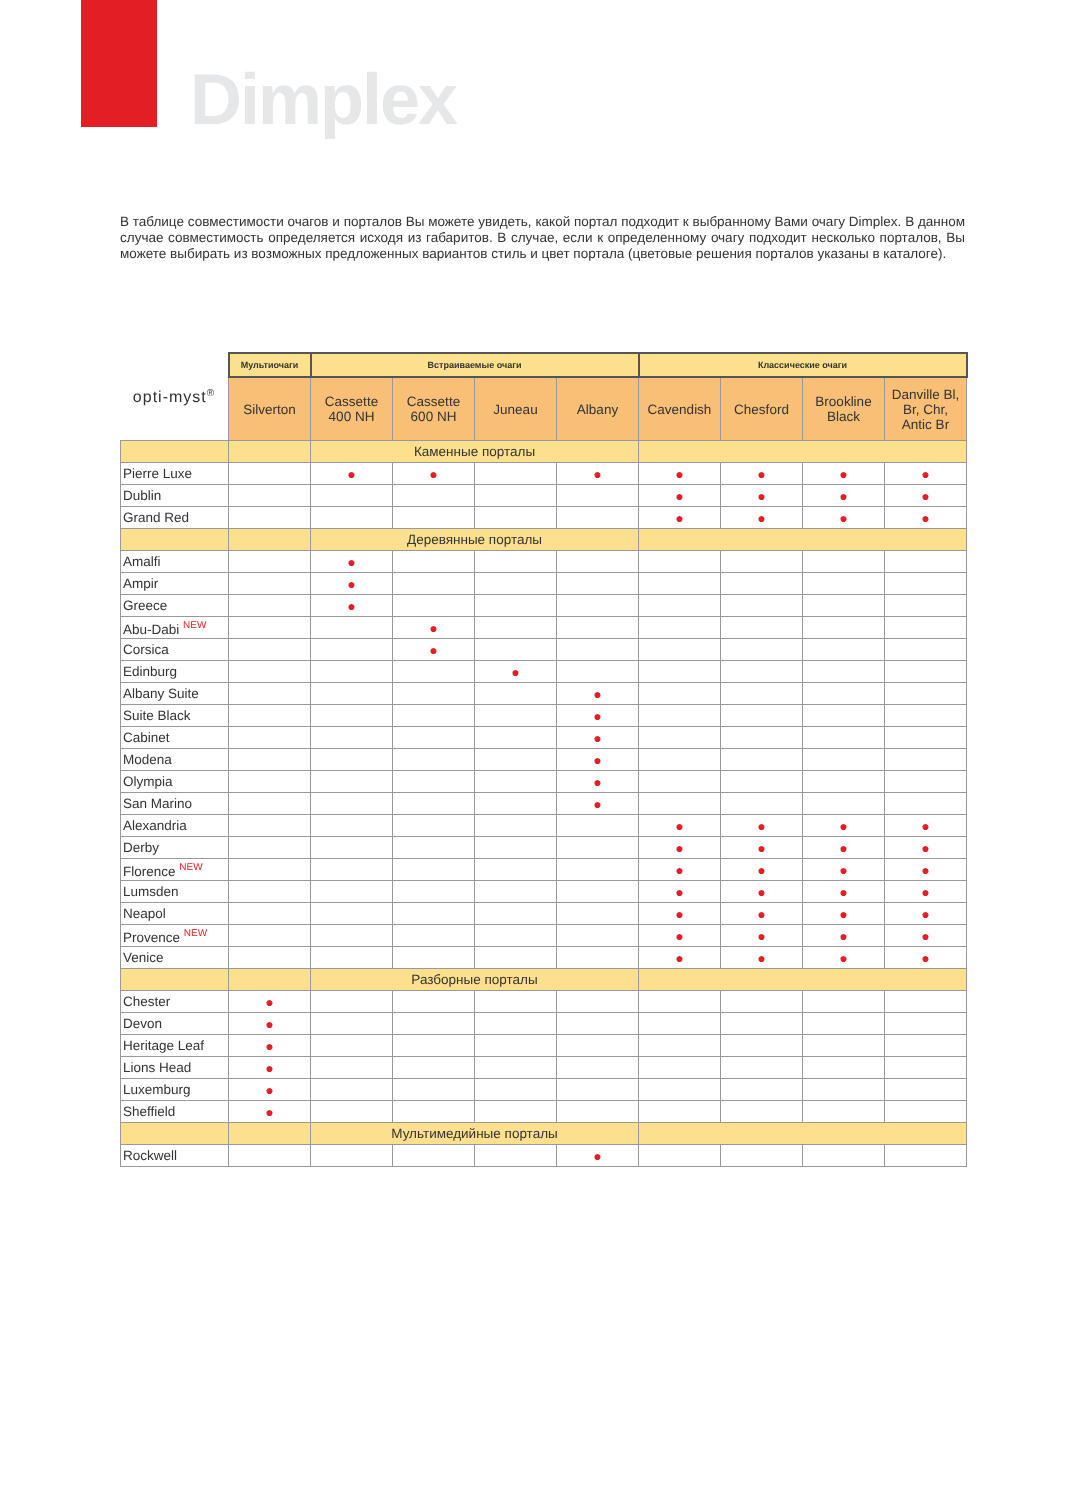Dimplex
В таблице совместимости очагов и порталов Вы можете увидеть, какой портал подходит к выбранному Вами очагу Dimplex. В данном случае совместимость определяется исходя из габаритов. В случае, если к определенному очагу подходит несколько порталов, Вы можете выбирать из возможных предложенных вариантов стиль и цвет портала (цветовые решения порталов указаны в каталоге).
| opti-myst<sup>®</sup> | Мультиочаги | Встраиваемые очаги | | | | Классические очаги | | | |
| --- | --- | --- | --- | --- | --- | --- | --- | --- | --- |
| | Silverton | Cassette 400 NH | Cassette 600 NH | Juneau | Albany | Cavendish | Chesford | Brookline Black | Danville Bl, Br, Chr, Antic Br |
| | | Каменные порталы | | | | | | | |
| Pierre Luxe | | ● | ● | | ● | ● | ● | ● | ● |
| Dublin | | | | | | ● | ● | ● | ● |
| Grand Red | | | | | | ● | ● | ● | ● |
| | | Деревянные порталы | | | | | | | |
| Amalfi | | ● | | | | | | | |
| Ampir | | ● | | | | | | | |
| Greece | | ● | | | | | | | |
| Abu-Dabi <sup>NEW</sup> | | | ● | | | | | | |
| Corsica | | | ● | | | | | | |
| Edinburg | | | | ● | | | | | |
| Albany Suite | | | | | ● | | | | |
| Suite Black | | | | | ● | | | | |
| Cabinet | | | | | ● | | | | |
| Modena | | | | | ● | | | | |
| Olympia | | | | | ● | | | | |
| San Marino | | | | | ● | | | | |
| Alexandria | | | | | | ● | ● | ● | ● |
| Derby | | | | | | ● | ● | ● | ● |
| Florence <sup>NEW</sup> | | | | | | ● | ● | ● | ● |
| Lumsden | | | | | | ● | ● | ● | ● |
| Neapol | | | | | | ● | ● | ● | ● |
| Provence <sup>NEW</sup> | | | | | | ● | ● | ● | ● |
| Venice | | | | | | ● | ● | ● | ● |
| | | Разборные порталы | | | | | | | |
| Chester | ● | | | | | | | | |
| Devon | ● | | | | | | | | |
| Heritage Leaf | ● | | | | | | | | |
| Lions Head | ● | | | | | | | | |
| Luxemburg | ● | | | | | | | | |
| Sheffield | ● | | | | | | | | |
| | | Мультимедийные порталы | | | | | | | |
| Rockwell | | | | | ● | | | | |